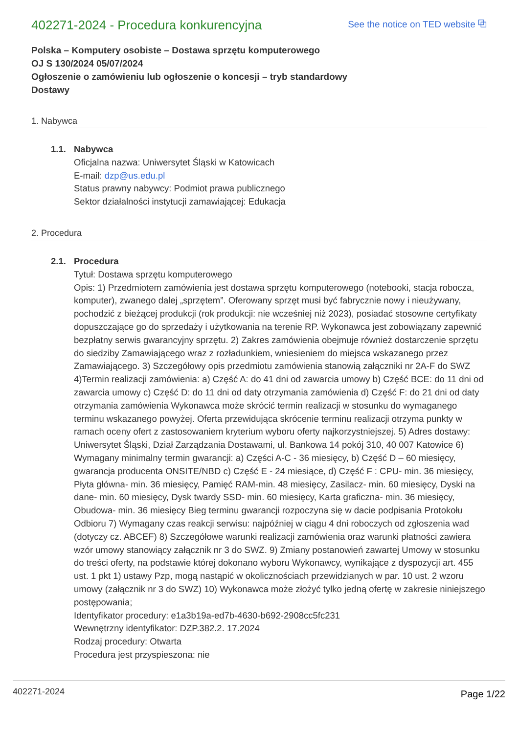402271-2024 - Procedura konkurencyjna
See the notice on TED website ⧉
Polska – Komputery osobiste – Dostawa sprzętu komputerowego
OJ S 130/2024 05/07/2024
Ogłoszenie o zamówieniu lub ogłoszenie o koncesji – tryb standardowy
Dostawy
1. Nabywca
1.1. Nabywca
Oficjalna nazwa: Uniwersytet Śląski w Katowicach
E-mail: dzp@us.edu.pl
Status prawny nabywcy: Podmiot prawa publicznego
Sektor działalności instytucji zamawiającej: Edukacja
2. Procedura
2.1. Procedura
Tytuł: Dostawa sprzętu komputerowego
Opis: 1) Przedmiotem zamówienia jest dostawa sprzętu komputerowego (notebooki, stacja robocza, komputer), zwanego dalej „sprzętem”. Oferowany sprzęt musi być fabrycznie nowy i nieużywany, pochodzić z bieżącej produkcji (rok produkcji: nie wcześniej niż 2023), posiadać stosowne certyfikaty dopuszczające go do sprzedaży i użytkowania na terenie RP. Wykonawca jest zobowiązany zapewnić bezpłatny serwis gwarancyjny sprzętu. 2) Zakres zamówienia obejmuje również dostarczenie sprzętu do siedziby Zamawiającego wraz z rozładunkiem, wniesieniem do miejsca wskazanego przez Zamawiającego. 3) Szczegółowy opis przedmiotu zamówienia stanowią załączniki nr 2A-F do SWZ 4)Termin realizacji zamówienia: a) Część A: do 41 dni od zawarcia umowy b) Część BCE: do 11 dni od zawarcia umowy c) Część D: do 11 dni od daty otrzymania zamówienia d) Część F: do 21 dni od daty otrzymania zamówienia Wykonawca może skrócić termin realizacji w stosunku do wymaganego terminu wskazanego powyżej. Oferta przewidująca skrócenie terminu realizacji otrzyma punkty w ramach oceny ofert z zastosowaniem kryterium wyboru oferty najkorzystniejszej. 5) Adres dostawy: Uniwersytet Śląski, Dział Zarządzania Dostawami, ul. Bankowa 14 pokój 310, 40 007 Katowice 6) Wymagany minimalny termin gwarancji: a) Części A-C - 36 miesięcy, b) Część D – 60 miesięcy, gwarancja producenta ONSITE/NBD c) Część E - 24 miesiące, d) Część F : CPU- min. 36 miesięcy, Płyta główna- min. 36 miesięcy, Pamięć RAM-min. 48 miesięcy, Zasilacz- min. 60 miesięcy, Dyski na dane- min. 60 miesięcy, Dysk twardy SSD- min. 60 miesięcy, Karta graficzna- min. 36 miesięcy, Obudowa- min. 36 miesięcy Bieg terminu gwarancji rozpoczyna się w dacie podpisania Protokołu Odbioru 7) Wymagany czas reakcji serwisu: najpóźniej w ciągu 4 dni roboczych od zgłoszenia wad (dotyczy cz. ABCEF) 8) Szczegółowe warunki realizacji zamówienia oraz warunki płatności zawiera wzór umowy stanowiący załącznik nr 3 do SWZ. 9) Zmiany postanowień zawartej Umowy w stosunku do treści oferty, na podstawie której dokonano wyboru Wykonawcy, wynikające z dyspozycji art. 455 ust. 1 pkt 1) ustawy Pzp, mogą nastąpić w okolicznościach przewidzianych w par. 10 ust. 2 wzoru umowy (załącznik nr 3 do SWZ) 10) Wykonawca może złożyć tylko jedną ofertę w zakresie niniejszego postępowania;
Identyfikator procedury: e1a3b19a-ed7b-4630-b692-2908cc5fc231
Wewnętrzny identyfikator: DZP.382.2. 17.2024
Rodzaj procedury: Otwarta
Procedura jest przyspieszona: nie
402271-2024 Page 1/22